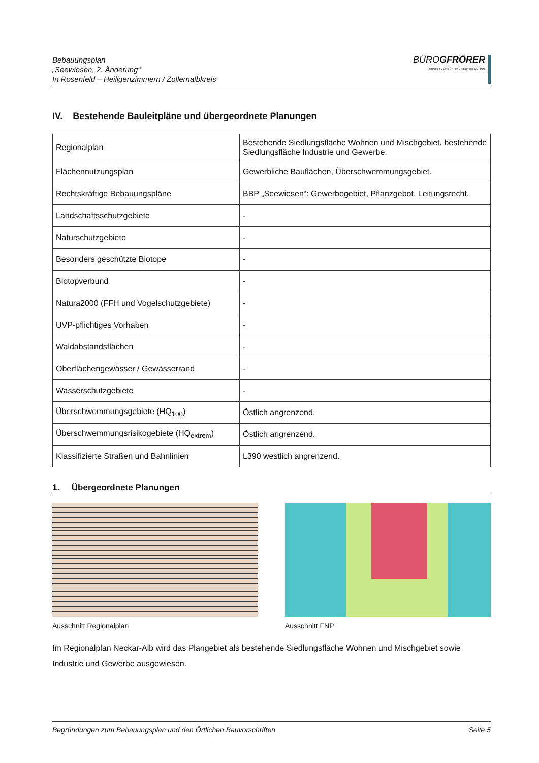Bebauungsplan
„Seewiesen, 2. Änderung“
In Rosenfeld – Heiligenzimmern / Zollernalbkreis
BÜROGFRÖRER
UMWELT • VERKEHR • STADTPLANUNG
IV. Bestehende Bauleitpläne und übergeordnete Planungen
| Regionalplan | Bestehende Siedlungsfläche Wohnen und Mischgebiet, bestehende Siedlungsfläche Industrie und Gewerbe. |
| Flächennutzungsplan | Gewerbliche Bauflächen, Überschwemmungsgebiet. |
| Rechtskräftige Bebauungspläne | BBP „Seewiesen“: Gewerbegebiet, Pflanzgebot, Leitungsrecht. |
| Landschaftsschutzgebiete | - |
| Naturschutzgebiete | - |
| Besonders geschützte Biotope | - |
| Biotopverbund | - |
| Natura2000 (FFH und Vogelschutzgebiete) | - |
| UVP-pflichtiges Vorhaben | - |
| Waldabstandsflächen | - |
| Oberflächengewässer / Gewässerrand | - |
| Wasserschutzgebiete | - |
| Überschwemmungsgebiete (HQ<sub>100</sub>) | Östlich angrenzend. |
| Überschwemmungsrisikogebiete (HQ<sub>extrem</sub>) | Östlich angrenzend. |
| Klassifizierte Straßen und Bahnlinien | L390 westlich angrenzend. |
1. Übergeordnete Planungen
Ausschnitt Regionalplan Ausschnitt FNP
Im Regionalplan Neckar-Alb wird das Plangebiet als bestehende Siedlungsfläche Wohnen und Mischgebiet sowie Industrie und Gewerbe ausgewiesen.
Begründungen zum Bebauungsplan und den Örtlichen Bauvorschriften Seite 5